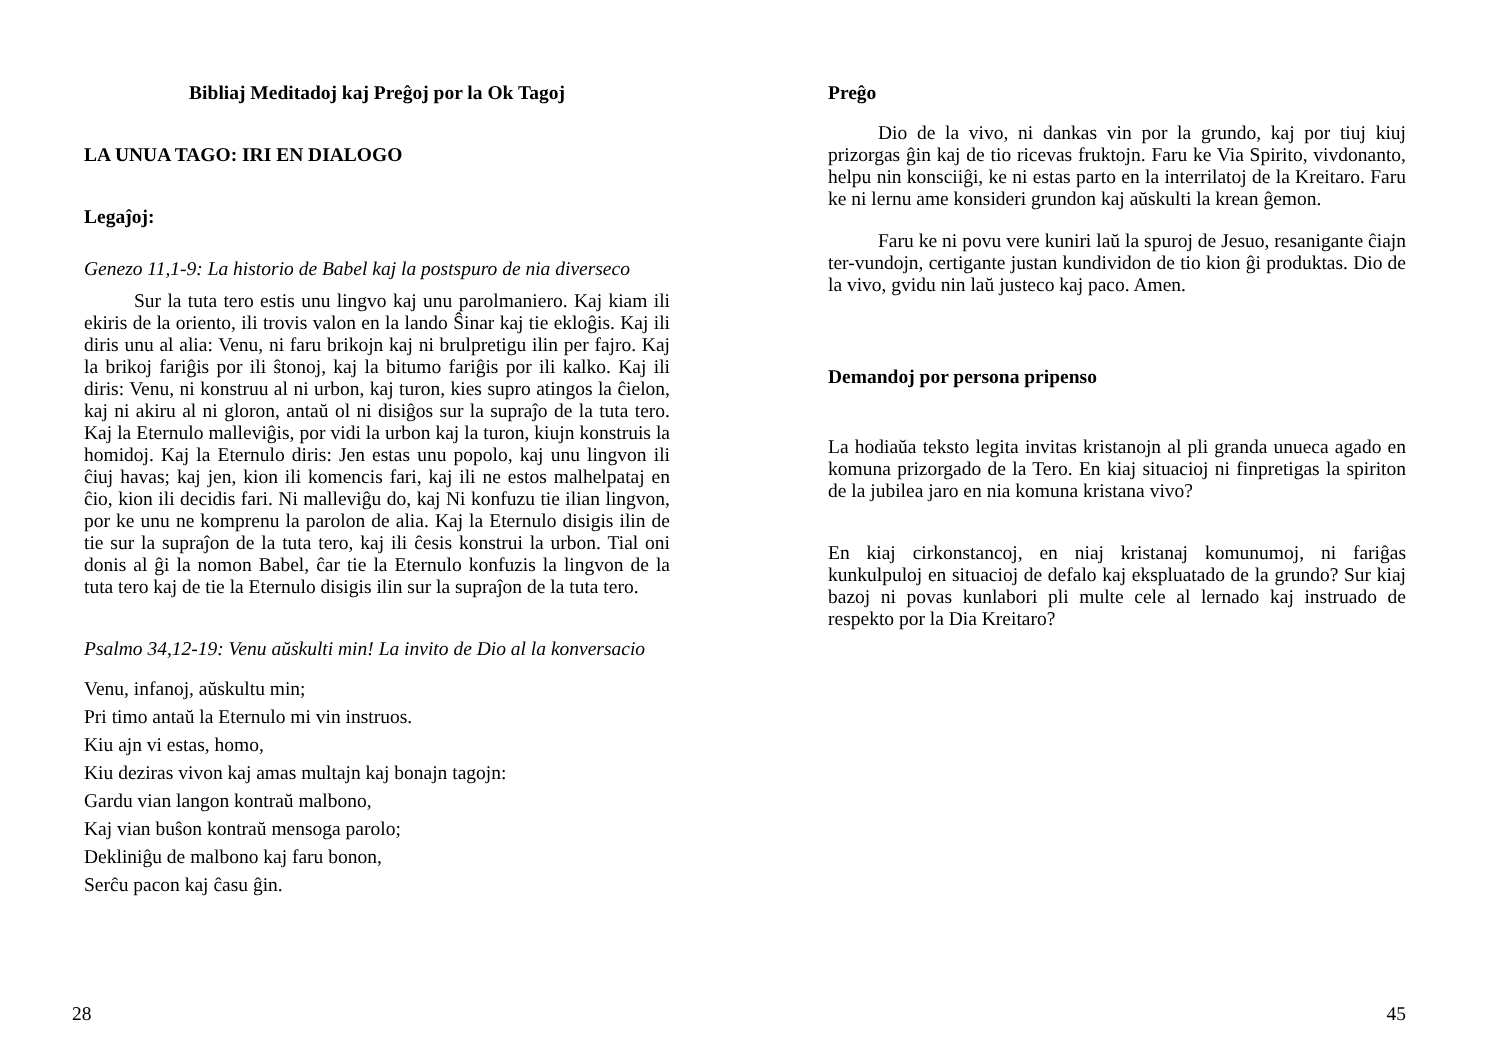Bibliaj Meditadoj kaj Preĝoj por la Ok Tagoj
LA UNUA TAGO: IRI EN DIALOGO
Legaĵoj:
Genezo 11,1-9: La historio de Babel kaj la postspuro de nia diverseco
Sur la tuta tero estis unu lingvo kaj unu parolmaniero. Kaj kiam ili ekiris de la oriento, ili trovis valon en la lando Ŝinar kaj tie ekloĝis. Kaj ili diris unu al alia: Venu, ni faru brikojn kaj ni brulpretigu ilin per fajro. Kaj la brikoj fariĝis por ili ŝtonoj, kaj la bitumo fariĝis por ili kalko. Kaj ili diris: Venu, ni konstruu al ni urbon, kaj turon, kies supro atingos la ĉielon, kaj ni akiru al ni gloron, antaŭ ol ni disiĝos sur la supraĵo de la tuta tero. Kaj la Eternulo malleviĝis, por vidi la urbon kaj la turon, kiujn konstruis la homidoj. Kaj la Eternulo diris: Jen estas unu popolo, kaj unu lingvon ili ĉiuj havas; kaj jen, kion ili komencis fari, kaj ili ne estos malhelpataj en ĉio, kion ili decidis fari. Ni malleviĝu do, kaj Ni konfuzu tie ilian lingvon, por ke unu ne komprenu la parolon de alia. Kaj la Eternulo disigis ilin de tie sur la supraĵon de la tuta tero, kaj ili ĉesis konstrui la urbon. Tial oni donis al ĝi la nomon Babel, ĉar tie la Eternulo konfuzis la lingvon de la tuta tero kaj de tie la Eternulo disigis ilin sur la supraĵon de la tuta tero.
Psalmo 34,12-19: Venu aŭskulti min! La invito de Dio al la konversacio
Venu, infanoj, aŭskultu min;
Pri timo antaŭ la Eternulo mi vin instruos.
Kiu ajn vi estas, homo,
Kiu deziras vivon kaj amas multajn kaj bonajn tagojn:
Gardu vian langon kontraŭ malbono,
Kaj vian buŝon kontraŭ mensoga parolo;
Dekliniĝu de malbono kaj faru bonon,
Serĉu pacon kaj ĉasu ĝin.
28
Preĝo
Dio de la vivo, ni dankas vin por la grundo, kaj por tiuj kiuj prizorgas ĝin kaj de tio ricevas fruktojn. Faru ke Via Spirito, vivdonanto, helpu nin konsciiĝi, ke ni estas parto en la interrilatoj de la Kreitaro. Faru ke ni lernu ame konsideri grundon kaj aŭskulti la krean ĝemon.
Faru ke ni povu vere kuniri laŭ la spuroj de Jesuo, resanigante ĉiajn ter-vundojn, certigante justan kundividon de tio kion ĝi produktas. Dio de la vivo, gvidu nin laŭ justeco kaj paco. Amen.
Demandoj por persona pripenso
La hodiaŭa teksto legita invitas kristanojn al pli granda unueca agado en komuna prizorgado de la Tero. En kiaj situacioj ni finpretigas la spiriton de la jubilea jaro en nia komuna kristana vivo?
En kiaj cirkonstancoj, en niaj kristanaj komunumoj, ni fariĝas kunkulpuloj en situacioj de defalo kaj ekspluatado de la grundo? Sur kiaj bazoj ni povas kunlabori pli multe cele al lernado kaj instruado de respekto por la Dia Kreitaro?
45